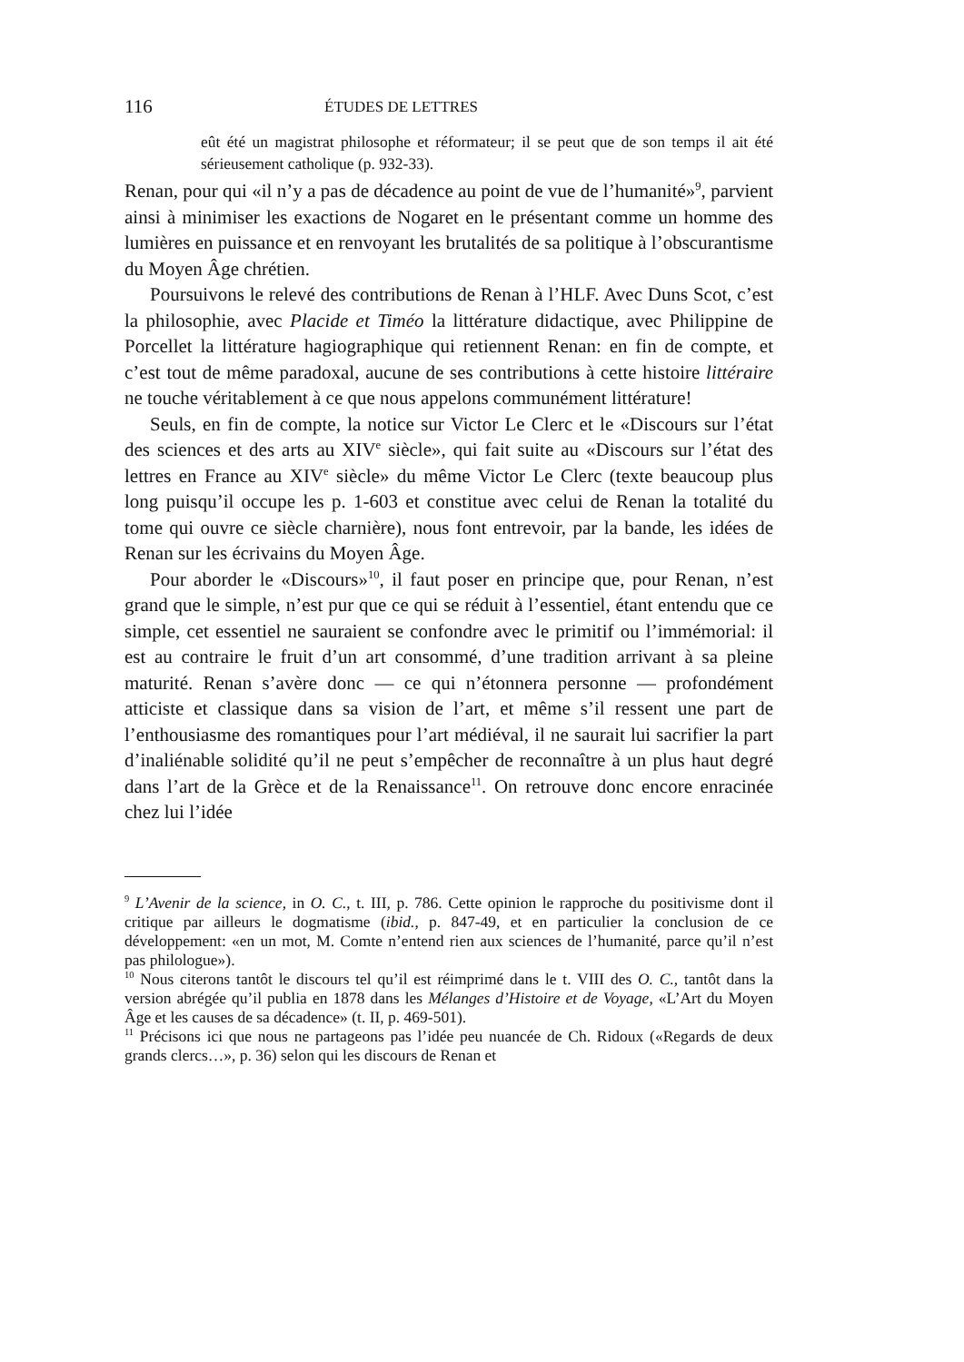116 ÉTUDES DE LETTRES
eût été un magistrat philosophe et réformateur; il se peut que de son temps il ait été sérieusement catholique (p. 932-33).
Renan, pour qui «il n’y a pas de décadence au point de vue de l’humanité»<sup>9</sup>, parvient ainsi à minimiser les exactions de Nogaret en le présentant comme un homme des lumières en puissance et en renvoyant les brutalités de sa politique à l’obscurantisme du Moyen Âge chrétien.
Poursuivons le relevé des contributions de Renan à l’HLF. Avec Duns Scot, c’est la philosophie, avec Placide et Timéo la littérature didactique, avec Philippine de Porcellet la littérature hagiographique qui retiennent Renan: en fin de compte, et c’est tout de même paradoxal, aucune de ses contributions à cette histoire littéraire ne touche véritablement à ce que nous appelons communément littérature!
Seuls, en fin de compte, la notice sur Victor Le Clerc et le «Discours sur l’état des sciences et des arts au XIV<sup>e</sup> siècle», qui fait suite au «Discours sur l’état des lettres en France au XIV<sup>e</sup> siècle» du même Victor Le Clerc (texte beaucoup plus long puisqu’il occupe les p. 1-603 et constitue avec celui de Renan la totalité du tome qui ouvre ce siècle charnière), nous font entrevoir, par la bande, les idées de Renan sur les écrivains du Moyen Âge.
Pour aborder le «Discours»<sup>10</sup>, il faut poser en principe que, pour Renan, n’est grand que le simple, n’est pur que ce qui se réduit à l’essentiel, étant entendu que ce simple, cet essentiel ne sauraient se confondre avec le primitif ou l’immémorial: il est au contraire le fruit d’un art consommé, d’une tradition arrivant à sa pleine maturité. Renan s’avère donc — ce qui n’étonnera personne — profondément atticiste et classique dans sa vision de l’art, et même s’il ressent une part de l’enthousiasme des romantiques pour l’art médiéval, il ne saurait lui sacrifier la part d’inaliénable solidité qu’il ne peut s’empêcher de reconnaître à un plus haut degré dans l’art de la Grèce et de la Renaissance<sup>11</sup>. On retrouve donc encore enracinée chez lui l’idée
<sup>9</sup> L’Avenir de la science, in O. C., t. III, p. 786. Cette opinion le rapproche du positivisme dont il critique par ailleurs le dogmatisme (ibid., p. 847-49, et en particulier la conclusion de ce développement: «en un mot, M. Comte n’entend rien aux sciences de l’humanité, parce qu’il n’est pas philologue»).
<sup>10</sup> Nous citerons tantôt le discours tel qu’il est réimprimé dans le t. VIII des O. C., tantôt dans la version abrégée qu’il publia en 1878 dans les Mélanges d’Histoire et de Voyage, «L’Art du Moyen Âge et les causes de sa décadence» (t. II, p. 469-501).
<sup>11</sup> Précisons ici que nous ne partageons pas l’idée peu nuancée de Ch. Ridoux («Regards de deux grands clercs…», p. 36) selon qui les discours de Renan et